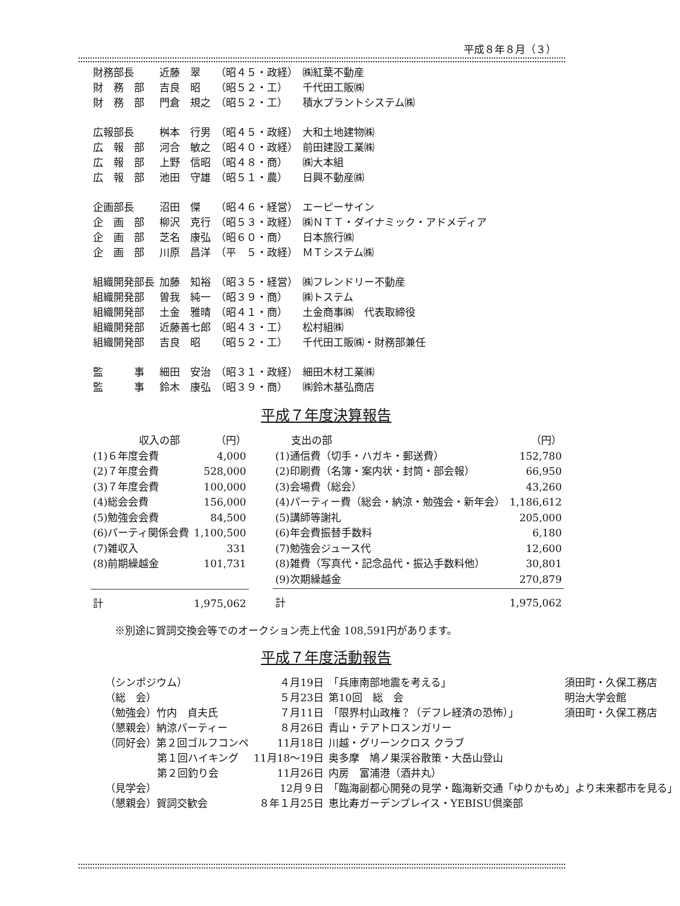平成８年８月（３）
| 財務部長 | 近藤 翠 | （昭４５・政経） | ㈱紅葉不動産 |
| 財 務 部 | 吉良 昭 | （昭５２・工） | 千代田工販㈱ |
| 財 務 部 | 門倉 規之 | （昭５２・工） | 積水プラントシステム㈱ |
| 広報部長 | 桝本 行男 | （昭４５・政経） | 大和土地建物㈱ |
| 広 報 部 | 河合 敏之 | （昭４０・政経） | 前田建設工業㈱ |
| 広 報 部 | 上野 信昭 | （昭４８・商） | ㈱大本組 |
| 広 報 部 | 池田 守雄 | （昭５１・農） | 日興不動産㈱ |
| 企画部長 | 沼田 傑 | （昭４６・経営） | エーピーサイン |
| 企 画 部 | 柳沢 克行 | （昭５３・政経） | ㈱ＮＴＴ・ダイナミック・アドメディア |
| 企 画 部 | 芝名 康弘 | （昭６０・商） | 日本旅行㈱ |
| 企 画 部 | 川原 昌洋 | （平 ５・政経） | ＭＴシステム㈱ |
| 組織開発部長 | 加藤 知裕 | （昭３５・経営） | ㈱フレンドリー不動産 |
| 組織開発部 | 曽我 純一 | （昭３９・商） | ㈱トステム |
| 組織開発部 | 土金 雅晴 | （昭４１・商） | 土金商事㈱ 代表取締役 |
| 組織開発部 | 近藤善七郎 | （昭４３・工） | 松村組㈱ |
| 組織開発部 | 吉良 昭 | （昭５２・工） | 千代田工販㈱・財務部兼任 |
| 監 事 | 細田 安治 | （昭３１・政経） | 細田木材工業㈱ |
| 監 事 | 鈴木 康弘 | （昭３９・商） | ㈱鈴木基弘商店 |
平成７年度決算報告
| 収入の部 | （円） |
| (1)６年度会費 | 4,000 |
| (2)７年度会費 | 528,000 |
| (3)７年度会費 | 100,000 |
| (4)総会会費 | 156,000 |
| (5)勉強会会費 | 84,500 |
| (6)パーティ関係会費 | 1,100,500 |
| (7)雑収入 | 331 |
| (8)前期繰越金 | 101,731 |
| 計 | 1,975,062 |
| 支出の部 | （円） |
| (1)通信費（切手・ハガキ・郵送費） | 152,780 |
| (2)印刷費（名簿・案内状・封筒・部会報） | 66,950 |
| (3)会場費（総会） | 43,260 |
| (4)パーティー費（総会・納涼・勉強会・新年会） | 1,186,612 |
| (5)講師等謝礼 | 205,000 |
| (6)年会費振替手数料 | 6,180 |
| (7)勉強会ジュース代 | 12,600 |
| (8)雑費（写真代・記念品代・振込手数料他） | 30,801 |
| (9)次期繰越金 | 270,879 |
| 計 | 1,975,062 |
※別途に賀詞交換会等でのオークション売上代金 108,591円があります。
平成７年度活動報告
| （シンポジウム） | ４月19日 | 「兵庫南部地震を考える」 | 須田町・久保工務店 |
| （総 会） | ５月23日 | 第10回 総 会 | 明治大学会館 |
| （勉強会）竹内 貞夫氏 | ７月11日 | 「限界村山政権？（デフレ経済の恐怖）」 | 須田町・久保工務店 |
| （懇親会）納涼パーティー | ８月26日 | 青山・テアトロスンガリー | |
| （同好会）第２回ゴルフコンペ | 11月18日 | 川越・グリーンクロス クラブ | |
| 第１回ハイキング | 11月18〜19日 | 奥多摩 鳩ノ巣渓谷散策・大岳山登山 | |
| 第２回釣り会 | 11月26日 | 内房 富浦港（酒井丸） | |
| （見学会） | 12月９日 | 「臨海副都心開発の見学・臨海新交通「ゆりかもめ」より未来都市を見る」 | |
| （懇親会）賀詞交歓会 | ８年１月25日 | 恵比寿ガーデンプレイス・YEBISU倶楽部 | |